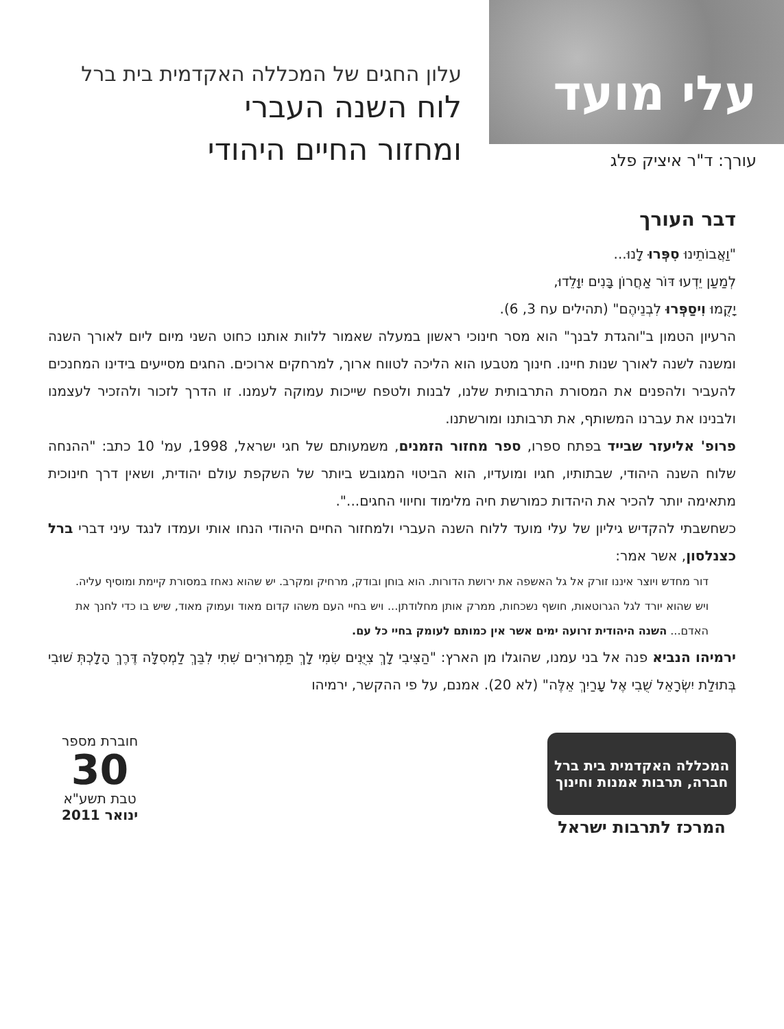עלי מועד
עורך: ד"ר איציק פלג
עלון החגים של המכללה האקדמית בית ברל
לוח השנה העברי
ומחזור החיים היהודי
דבר העורך
"וַאֲבוֹתֵינוּ סִפְּרוּ לָנוּ...
לְמַעַן יֵדְעוּ דּוֹר אַחֲרוֹן בָּנִים יִוָּלֵדוּ,
יָקֻמוּ וִיסַפְּרוּ לִבְנֵיהֶם" (תהילים עח 3, 6).
הרעיון הטמון ב"והגדת לבנך" הוא מסר חינוכי ראשון במעלה שאמור ללוות אותנו כחוט השני מיום ליום לאורך השנה ומשנה לשנה לאורך שנות חיינו. חינוך מטבעו הוא הליכה לטווח ארוך, למרחקים ארוכים. החגים מסייעים בידינו המחנכים להעביר ולהפנים את המסורת התרבותית שלנו, לבנות ולטפח שייכות עמוקה לעמנו. זו הדרך לזכור ולהזכיר לעצמנו ולבנינו את עברנו המשותף, את תרבותנו ומורשתנו.
פרופ' אליעזר שבייד בפתח ספרו, ספר מחזור הזמנים, משמעותם של חגי ישראל, 1998, עמ' 10 כתב: "ההנחה שלוח השנה היהודי, שבתותיו, חגיו ומועדיו, הוא הביטוי המגובש ביותר של השקפת עולם יהודית, ושאין דרך חינוכית מתאימה יותר להכיר את היהדות כמורשת חיה מלימוד וחיווי החגים...".
כשחשבתי להקדיש גיליון של עלי מועד ללוח השנה העברי ולמחזור החיים היהודי הנחו אותי ועמדו לנגד עיני דברי ברל כצנלסון, אשר אמר:
דור מחדש ויוצר איננו זורק אל גל האשפה את ירושת הדורות. הוא בוחן ובודק, מרחיק ומקרב. יש שהוא נאחז במסורת קיימת ומוסיף עליה. ויש שהוא יורד לגל הגרוטאות, חושף נשכחות, ממרק אותן מחלודתן... ויש בחיי העם משהו קדום מאוד ועמוק מאוד, שיש בו כדי לחנך את האדם... השנה היהודית זרועה ימים אשר אין כמותם לעומק בחיי כל עם.
ירמיהו הנביא פנה אל בני עמנו, שהוגלו מן הארץ: "הַצִּיבִי לָךְ צִיֻּנִים שִׂמִי לָךְ תַּמְרוּרִים שִׁתִי לִבֵּךְ לַמְסִלָּה דֶּרֶךְ הָלָכְתְּ שׁוּבִי בְּתוּלַת יִשְׂרָאֵל שֻׁבִי אֶל עָרַיִךְ אֵלֶּה" (לא 20). אמנם, על פי ההקשר, ירמיהו
המכללה האקדמית בית ברל
חברה, תרבות אמנות וחינוך
המרכז לתרבות ישראל
חוברת מספר
30
טבת תשע"א
ינואר 2011